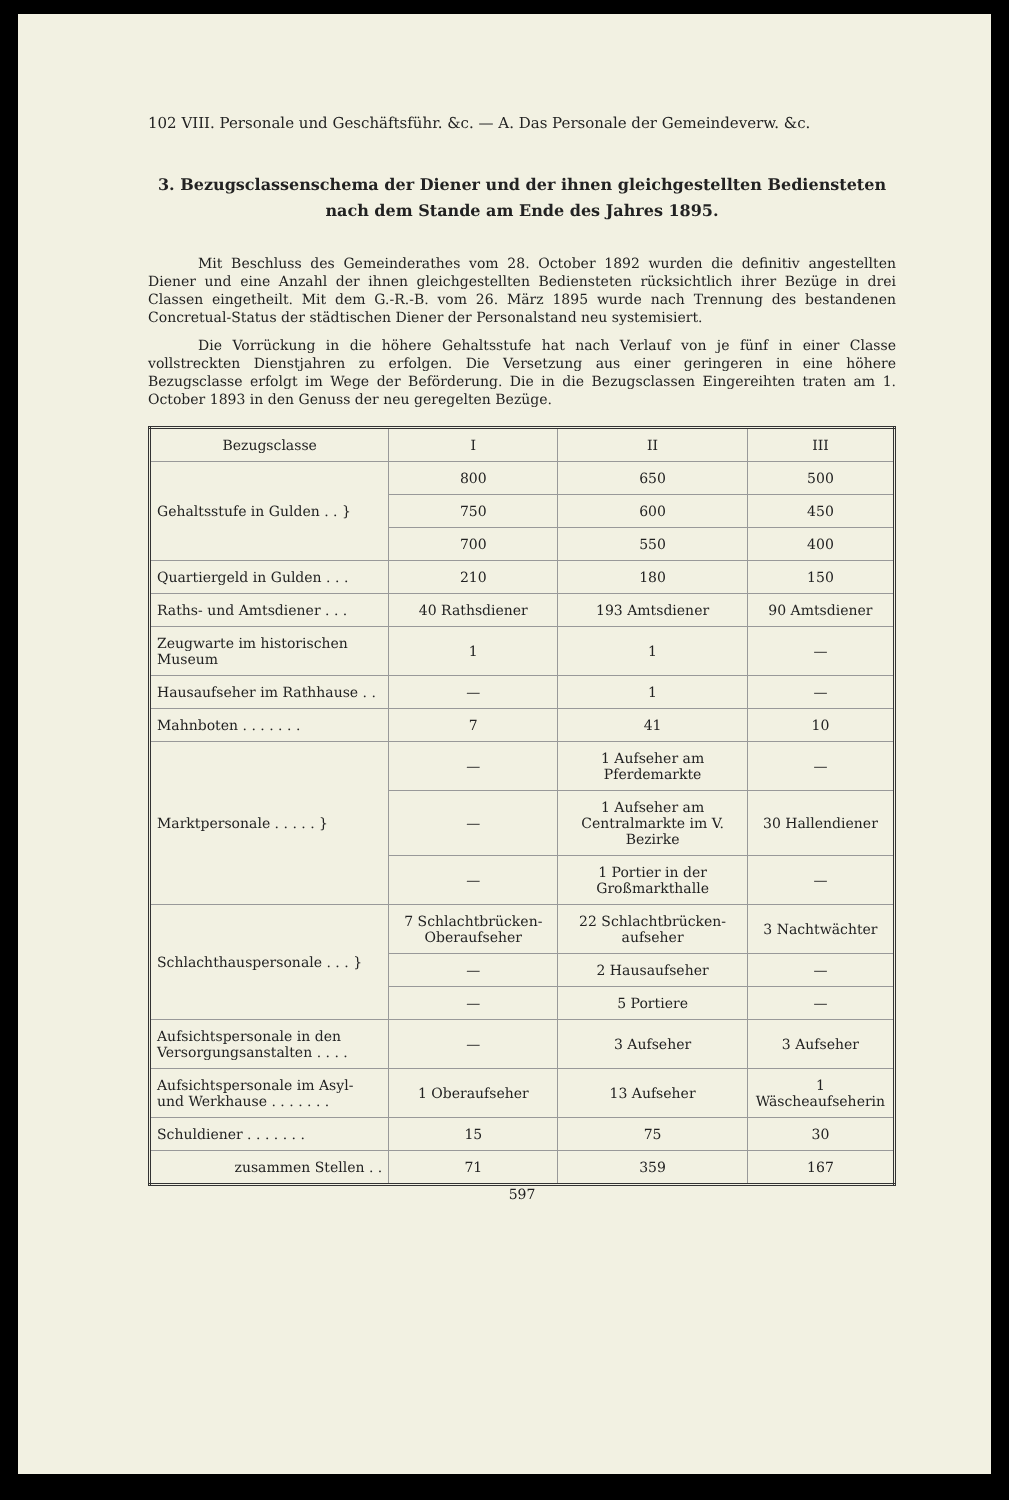102 VIII. Personale und Geschäftsführ. &c. — A. Das Personale der Gemeindeverw. &c.
3. Bezugsclassenschema der Diener und der ihnen gleichgestellten Bediensteten nach dem Stande am Ende des Jahres 1895.
Mit Beschluss des Gemeinderathes vom 28. October 1892 wurden die definitiv angestellten Diener und eine Anzahl der ihnen gleichgestellten Bediensteten rücksichtlich ihrer Bezüge in drei Classen eingetheilt. Mit dem G.-R.-B. vom 26. März 1895 wurde nach Trennung des bestandenen Concretual-Status der städtischen Diener der Personalstand neu systemisiert.
Die Vorrückung in die höhere Gehaltsstufe hat nach Verlauf von je fünf in einer Classe vollstreckten Dienstjahren zu erfolgen. Die Versetzung aus einer geringeren in eine höhere Bezugsclasse erfolgt im Wege der Beförderung. Die in die Bezugsclassen Eingereihten traten am 1. October 1893 in den Genuss der neu geregelten Bezüge.
| Bezugsclasse | I | II | III |
| --- | --- | --- | --- |
| Gehaltsstufe in Gulden . . } | 800 | 650 | 500 |
| | 750 | 600 | 450 |
| | 700 | 550 | 400 |
| Quartiergeld in Gulden . . . | 210 | 180 | 150 |
| Raths- und Amtsdiener . . . | 40 Rathsdiener | 193 Amtsdiener | 90 Amtsdiener |
| Zeugwarte im historischen Museum | 1 | 1 | — |
| Hausaufseher im Rathhause . . | — | 1 | — |
| Mahnboten . . . . . . . | 7 | 41 | 10 |
| Marktpersonale . . . . . } | — | 1 Aufseher am Pferdemarkte | — |
| | — | 1 Aufseher am Centralmarkte im V. Bezirke | 30 Hallendiener |
| | — | 1 Portier in der Großmarkthalle | — |
| Schlachthauspersonale . . . } | 7 Schlachtbrücken-Oberaufseher | 22 Schlachtbrücken-aufseher | 3 Nachtwächter |
| | — | 2 Hausaufseher | — |
| | — | 5 Portiere | — |
| Aufsichtspersonale in den Versorgungsanstalten . . . . | — | 3 Aufseher | 3 Aufseher |
| Aufsichtspersonale im Asyl- und Werkhause . . . . . . . | 1 Oberaufseher | 13 Aufseher | 1 Wäscheaufseherin |
| Schuldiener . . . . . . . | 15 | 75 | 30 |
| zusammen Stellen . . | 71 | 359 | 167 |
597